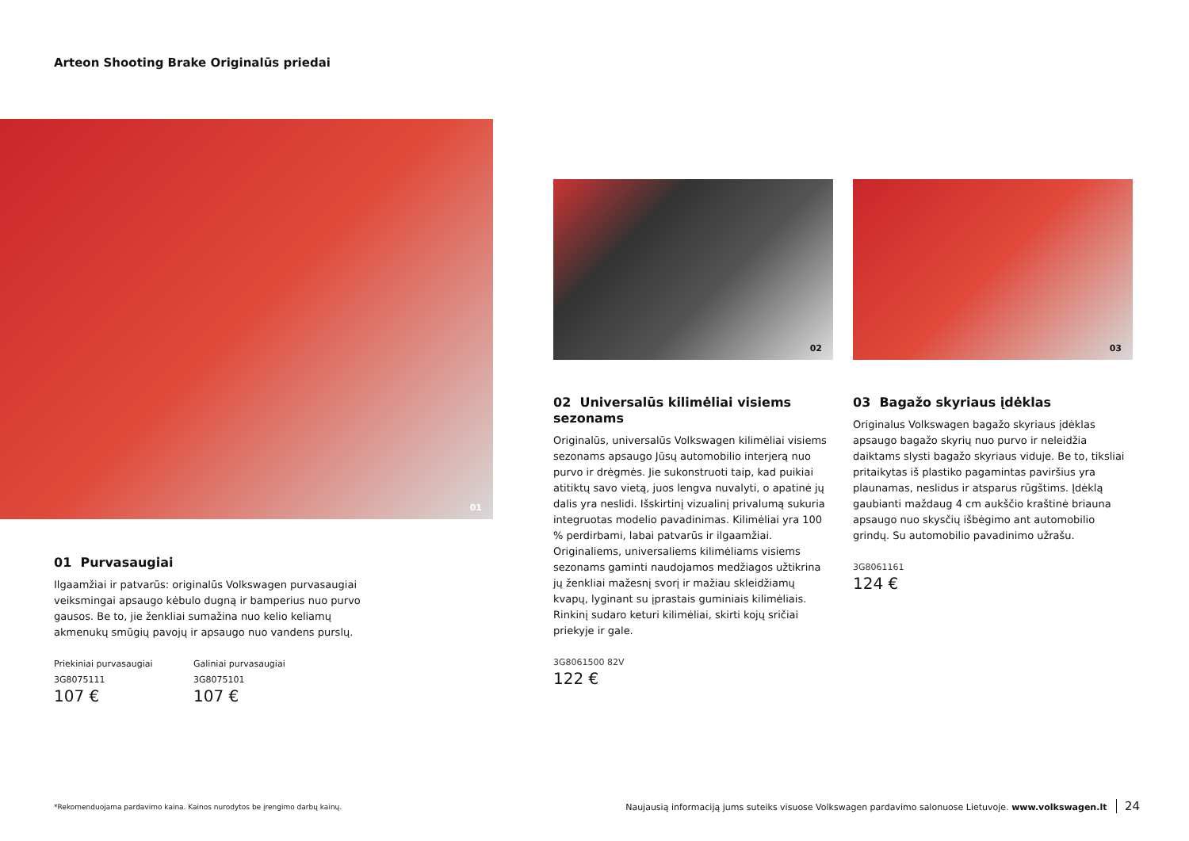Arteon Shooting Brake Originalūs priedai
01
02 03
01 Purvasaugiai
Ilgaamžiai ir patvarūs: originalūs Volkswagen purvasaugiai veiksmingai apsaugo kėbulo dugną ir bamperius nuo purvo gausos. Be to, jie ženkliai sumažina nuo kelio keliamų akmenukų smūgių pavojų ir apsaugo nuo vandens purslų.
Priekiniai purvasaugiai
3G8075111
107 €
Galiniai purvasaugiai
3G8075101
107 €
02 Universalūs kilimėliai visiems sezonams
Originalūs, universalūs Volkswagen kilimėliai visiems sezonams apsaugo Jūsų automobilio interjerą nuo purvo ir drėgmės. Jie sukonstruoti taip, kad puikiai atitiktų savo vietą, juos lengva nuvalyti, o apatinė jų dalis yra neslidi. Išskirtinį vizualinį privalumą sukuria integruotas modelio pavadinimas. Kilimėliai yra 100 % perdirbami, labai patvarūs ir ilgaamžiai. Originaliems, universaliems kilimėliams visiems sezonams gaminti naudojamos medžiagos užtikrina jų ženkliai mažesnį svorį ir mažiau skleidžiamų kvapų, lyginant su įprastais guminiais kilimėliais. Rinkinį sudaro keturi kilimėliai, skirti kojų sričiai priekyje ir gale.
3G8061500 82V
122 €
03 Bagažo skyriaus įdėklas
Originalus Volkswagen bagažo skyriaus įdėklas apsaugo bagažo skyrių nuo purvo ir neleidžia daiktams slysti bagažo skyriaus viduje. Be to, tiksliai pritaikytas iš plastiko pagamintas paviršius yra plaunamas, neslidus ir atsparus rūgštims. Įdėklą gaubianti maždaug 4 cm aukščio kraštinė briauna apsaugo nuo skysčių išbėgimo ant automobilio grindų. Su automobilio pavadinimo užrašu.
3G8061161
124 €
*Rekomenduojama pardavimo kaina. Kainos nurodytos be įrengimo darbų kainų.
Naujausią informaciją jums suteiks visuose Volkswagen pardavimo salonuose Lietuvoje. www.volkswagen.lt 24